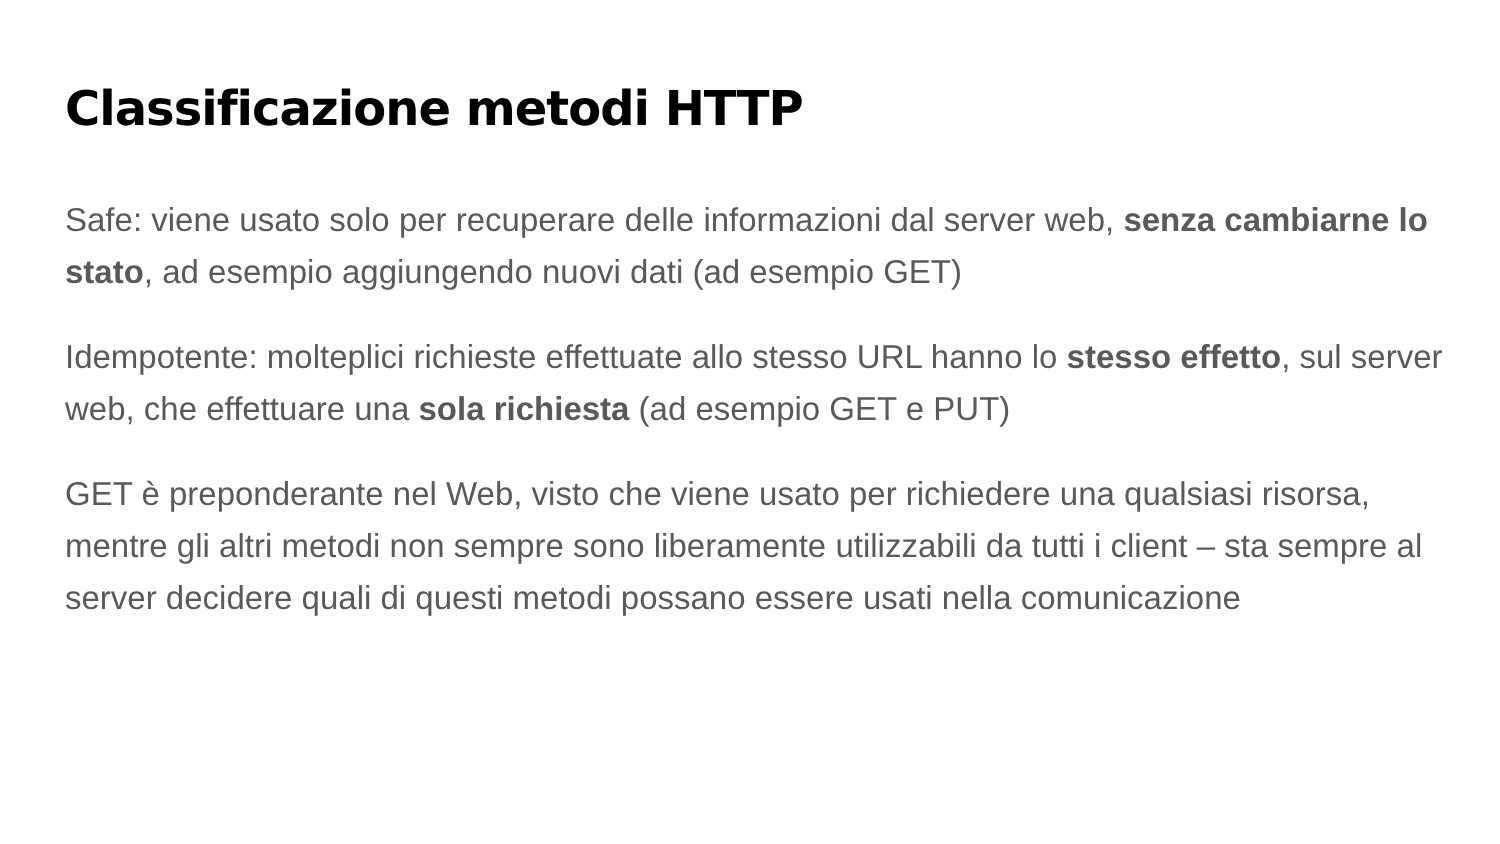Classificazione metodi HTTP
Safe: viene usato solo per recuperare delle informazioni dal server web, senza cambiarne lo stato, ad esempio aggiungendo nuovi dati (ad esempio GET)
Idempotente: molteplici richieste effettuate allo stesso URL hanno lo stesso effetto, sul server web, che effettuare una sola richiesta (ad esempio GET e PUT)
GET è preponderante nel Web, visto che viene usato per richiedere una qualsiasi risorsa, mentre gli altri metodi non sempre sono liberamente utilizzabili da tutti i client – sta sempre al server decidere quali di questi metodi possano essere usati nella comunicazione